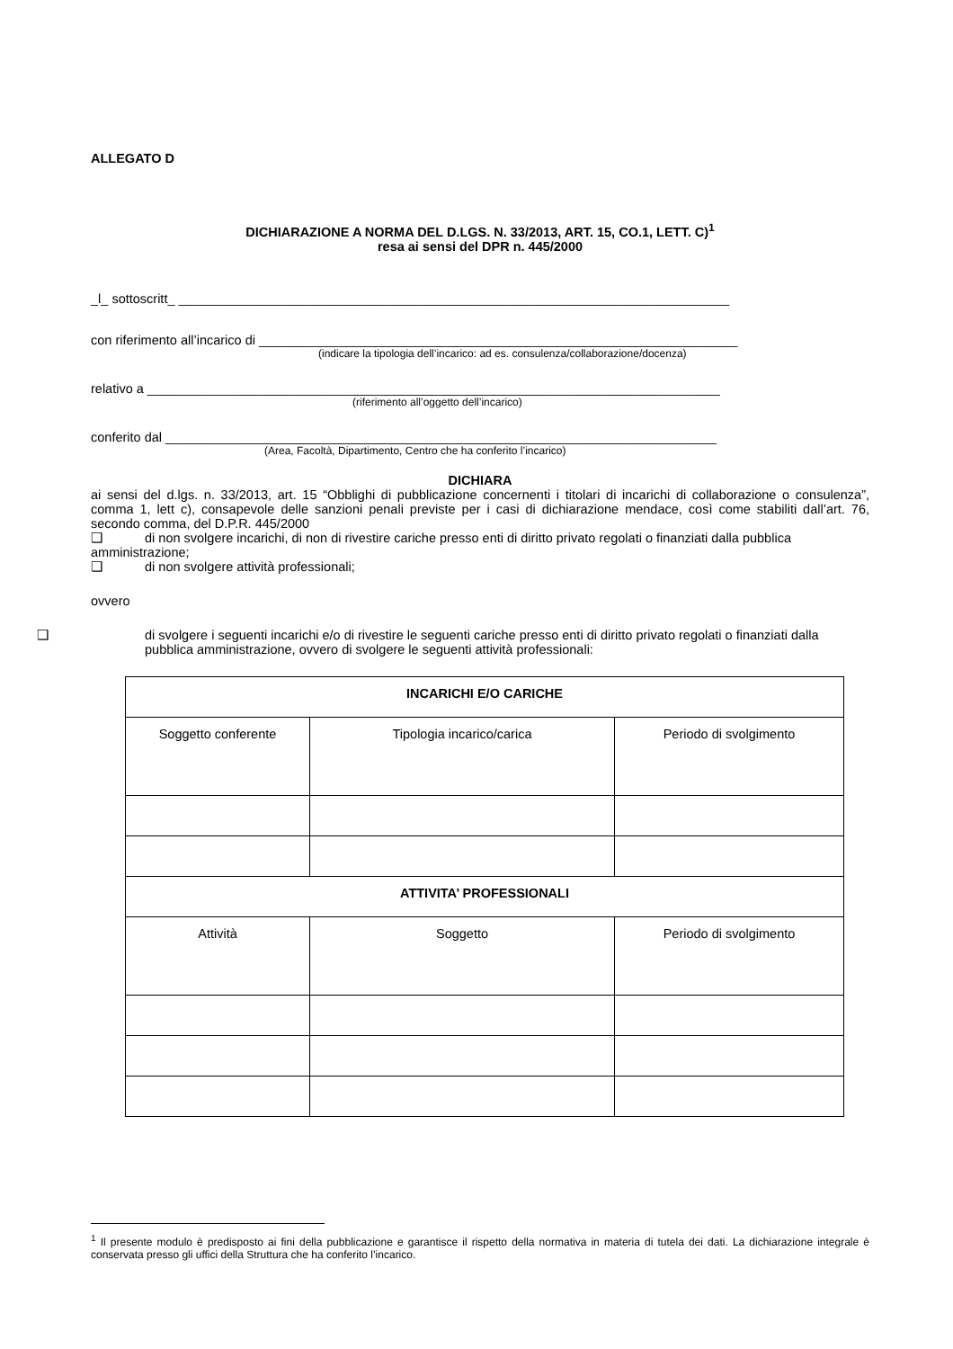ALLEGATO D
DICHIARAZIONE A NORMA DEL D.LGS. N. 33/2013, ART. 15, CO.1, LETT. C)<sup>1</sup>
resa ai sensi del DPR n. 445/2000
_l_ sottoscritt_ ____________________________________________________________________________
con riferimento all’incarico di __________________________________________________________________
(indicare la tipologia dell’incarico: ad es. consulenza/collaborazione/docenza)
relativo a _______________________________________________________________________________
(riferimento all’oggetto dell’incarico)
conferito dal ____________________________________________________________________________
(Area, Facoltà, Dipartimento, Centro che ha conferito l’incarico)
DICHIARA
ai sensi del d.lgs. n. 33/2013, art. 15 “Obblighi di pubblicazione concernenti i titolari di incarichi di collaborazione o consulenza”, comma 1, lett c), consapevole delle sanzioni penali previste per i casi di dichiarazione mendace, così come stabiliti dall’art. 76, secondo comma, del D.P.R. 445/2000
❑ di non svolgere incarichi, di non di rivestire cariche presso enti di diritto privato regolati o finanziati dalla pubblica amministrazione;
❑ di non svolgere attività professionali;
ovvero
❑ di svolgere i seguenti incarichi e/o di rivestire le seguenti cariche presso enti di diritto privato regolati o finanziati dalla pubblica amministrazione, ovvero di svolgere le seguenti attività professionali:
| INCARICHI E/O CARICHE | | |
| Soggetto conferente | Tipologia incarico/carica | Periodo di svolgimento |
| ATTIVITA’ PROFESSIONALI | | |
| Attività | Soggetto | Periodo di svolgimento |
<sup>1</sup> Il presente modulo è predisposto ai fini della pubblicazione e garantisce il rispetto della normativa in materia di tutela dei dati. La dichiarazione integrale è conservata presso gli uffici della Struttura che ha conferito l’incarico.